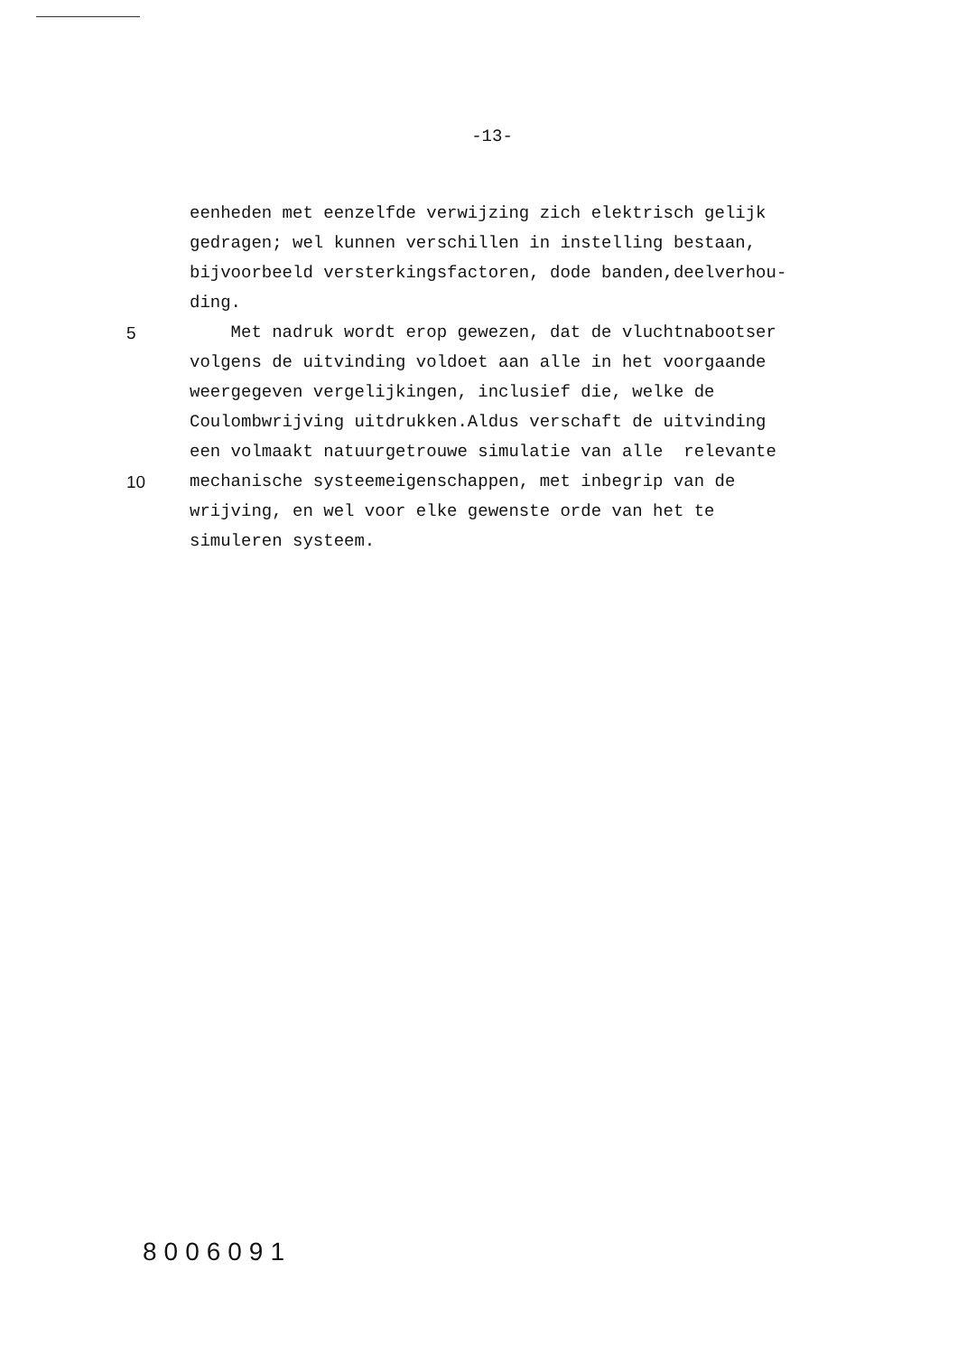-13-
eenheden met eenzelfde verwijzing zich elektrisch gelijk
gedragen; wel kunnen verschillen in instelling bestaan,
bijvoorbeeld versterkingsfactoren, dode banden,deelverhou-
ding.
5 Met nadruk wordt erop gewezen, dat de vluchtnabootser
volgens de uitvinding voldoet aan alle in het voorgaande
weergegeven vergelijkingen, inclusief die, welke de
Coulombwrijving uitdrukken.Aldus verschaft de uitvinding
een volmaakt natuurgetrouwe simulatie van alle relevante
10 mechanische systeemeigenschappen, met inbegrip van de
wrijving, en wel voor elke gewenste orde van het te
simuleren systeem.
8006091